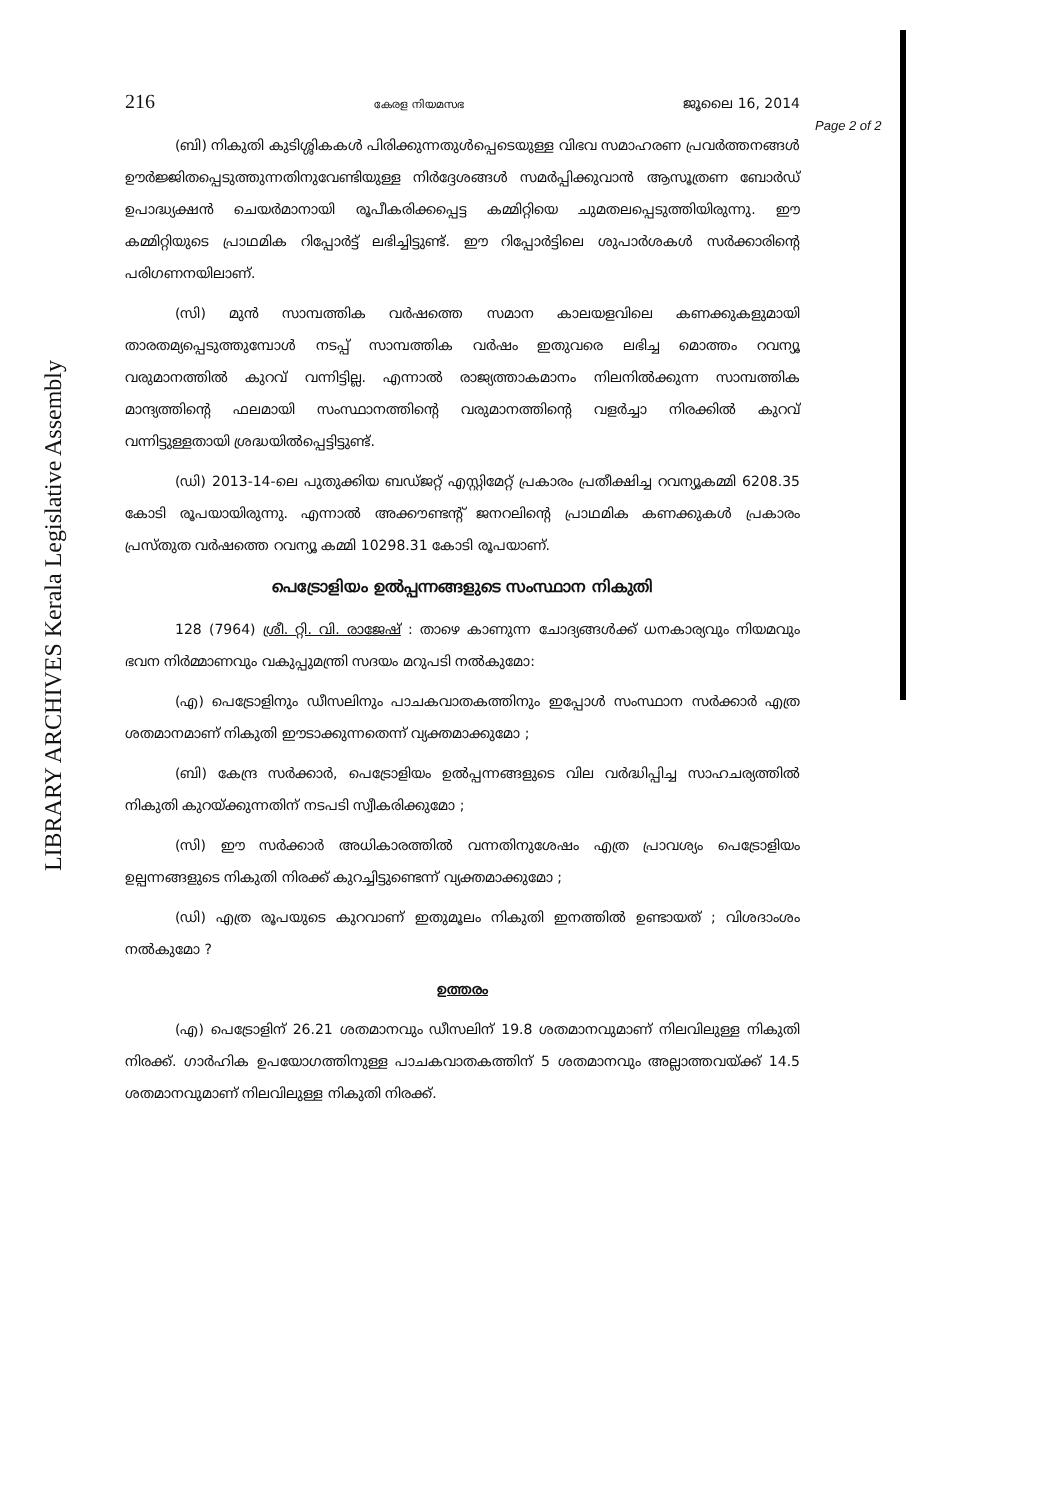LIBRARY ARCHIVES Kerala Legislative Assembly
Page 2 of 2
216 കേരള നിയമസഭ ജൂലൈ 16, 2014
(ബി) നികുതി കുടിശ്ശികകൾ പിരിക്കുന്നതുൾപ്പെടെയുള്ള വിഭവ സമാഹരണ പ്രവർത്തനങ്ങൾ ഊർജ്ജിതപ്പെടുത്തുന്നതിനുവേണ്ടിയുള്ള നിർദ്ദേശങ്ങൾ സമർപ്പിക്കുവാൻ ആസൂത്രണ ബോർഡ് ഉപാദ്ധ്യക്ഷൻ ചെയർമാനായി രൂപീകരിക്കപ്പെട്ട കമ്മിറ്റിയെ ചുമതലപ്പെടുത്തിയിരുന്നു. ഈ കമ്മിറ്റിയുടെ പ്രാഥമിക റിപ്പോർട്ട് ലഭിച്ചിട്ടുണ്ട്. ഈ റിപ്പോർട്ടിലെ ശുപാർശകൾ സർക്കാരിന്റെ പരിഗണനയിലാണ്.
(സി) മുൻ സാമ്പത്തിക വർഷത്തെ സമാന കാലയളവിലെ കണക്കുകളുമായി താരതമ്യപ്പെടുത്തുമ്പോൾ നടപ്പ് സാമ്പത്തിക വർഷം ഇതുവരെ ലഭിച്ച മൊത്തം റവന്യൂ വരുമാനത്തിൽ കുറവ് വന്നിട്ടില്ല. എന്നാൽ രാജ്യത്താകമാനം നിലനിൽക്കുന്ന സാമ്പത്തിക മാന്ദ്യത്തിന്റെ ഫലമായി സംസ്ഥാനത്തിന്റെ വരുമാനത്തിന്റെ വളർച്ചാ നിരക്കിൽ കുറവ് വന്നിട്ടുള്ളതായി ശ്രദ്ധയിൽപ്പെട്ടിട്ടുണ്ട്.
(ഡി) 2013-14-ലെ പുതുക്കിയ ബഡ്ജറ്റ് എസ്റ്റിമേറ്റ് പ്രകാരം പ്രതീക്ഷിച്ച റവന്യൂകമ്മി 6208.35 കോടി രൂപയായിരുന്നു. എന്നാൽ അക്കൗണ്ടന്റ് ജനറലിന്റെ പ്രാഥമിക കണക്കുകൾ പ്രകാരം പ്രസ്തുത വർഷത്തെ റവന്യൂ കമ്മി 10298.31 കോടി രൂപയാണ്.
പെട്രോളിയം ഉൽപ്പന്നങ്ങളുടെ സംസ്ഥാന നികുതി
128 (7964) ശ്രീ. റ്റി. വി. രാജേഷ് : താഴെ കാണുന്ന ചോദ്യങ്ങൾക്ക് ധനകാര്യവും നിയമവും ഭവന നിർമ്മാണവും വകുപ്പുമന്ത്രി സദയം മറുപടി നൽകുമോ:
(എ) പെട്രോളിനും ഡീസലിനും പാചകവാതകത്തിനും ഇപ്പോൾ സംസ്ഥാന സർക്കാർ എത്ര ശതമാനമാണ് നികുതി ഈടാക്കുന്നതെന്ന് വ്യക്തമാക്കുമോ ;
(ബി) കേന്ദ്ര സർക്കാർ, പെട്രോളിയം ഉൽപ്പന്നങ്ങളുടെ വില വർദ്ധിപ്പിച്ച സാഹചര്യത്തിൽ നികുതി കുറയ്ക്കുന്നതിന് നടപടി സ്വീകരിക്കുമോ ;
(സി) ഈ സർക്കാർ അധികാരത്തിൽ വന്നതിനുശേഷം എത്ര പ്രാവശ്യം പെട്രോളിയം ഉല്പന്നങ്ങളുടെ നികുതി നിരക്ക് കുറച്ചിട്ടുണ്ടെന്ന് വ്യക്തമാക്കുമോ ;
(ഡി) എത്ര രൂപയുടെ കുറവാണ് ഇതുമൂലം നികുതി ഇനത്തിൽ ഉണ്ടായത് ; വിശദാംശം നൽകുമോ ?
ഉത്തരം
(എ) പെട്രോളിന് 26.21 ശതമാനവും ഡീസലിന് 19.8 ശതമാനവുമാണ് നിലവിലുള്ള നികുതി നിരക്ക്. ഗാർഹിക ഉപയോഗത്തിനുള്ള പാചകവാതകത്തിന് 5 ശതമാനവും അല്ലാത്തവയ്ക്ക് 14.5 ശതമാനവുമാണ് നിലവിലുള്ള നികുതി നിരക്ക്.